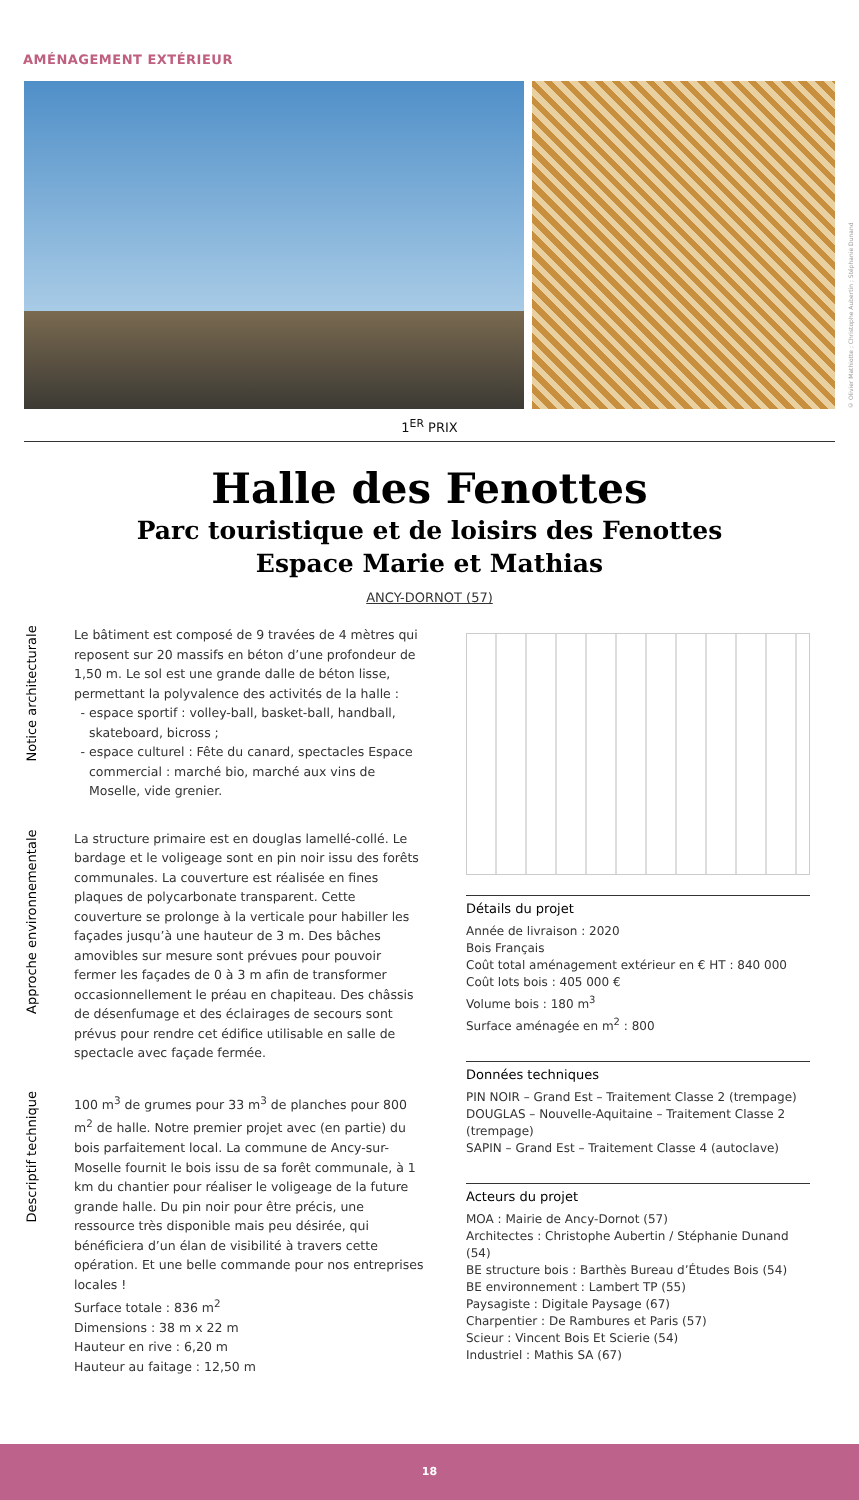AMÉNAGEMENT EXTÉRIEUR
© Olivier Mathiotte ; Christophe Aubertin ; Stéphanie Dunand
1<sup>ER</sup> PRIX
Halle des Fenottes
Parc touristique et de loisirs des Fenottes
Espace Marie et Mathias
ANCY-DORNOT (57)
Notice architecturale
Le bâtiment est composé de 9 travées de 4 mètres qui reposent sur 20 massifs en béton d’une profondeur de 1,50 m. Le sol est une grande dalle de béton lisse, permettant la polyvalence des activités de la halle :
espace sportif : volley-ball, basket-ball, handball, skateboard, bicross ;
espace culturel : Fête du canard, spectacles Espace commercial : marché bio, marché aux vins de Moselle, vide grenier.
Approche environnementale
La structure primaire est en douglas lamellé-collé. Le bardage et le voligeage sont en pin noir issu des forêts communales. La couverture est réalisée en fines plaques de polycarbonate transparent. Cette couverture se prolonge à la verticale pour habiller les façades jusqu’à une hauteur de 3 m. Des bâches amovibles sur mesure sont prévues pour pouvoir fermer les façades de 0 à 3 m afin de transformer occasionnellement le préau en chapiteau. Des châssis de désenfumage et des éclairages de secours sont prévus pour rendre cet édifice utilisable en salle de spectacle avec façade fermée.
Descriptif technique
100 m<sup>3</sup> de grumes pour 33 m<sup>3</sup> de planches pour 800 m<sup>2</sup> de halle. Notre premier projet avec (en partie) du bois parfaitement local. La commune de Ancy-sur-Moselle fournit le bois issu de sa forêt communale, à 1 km du chantier pour réaliser le voligeage de la future grande halle. Du pin noir pour être précis, une ressource très disponible mais peu désirée, qui bénéficiera d’un élan de visibilité à travers cette opération. Et une belle commande pour nos entreprises locales !
Surface totale : 836 m<sup>2</sup>
Dimensions : 38 m x 22 m
Hauteur en rive : 6,20 m
Hauteur au faitage : 12,50 m
Détails du projet
Année de livraison : 2020
Bois Français
Coût total aménagement extérieur en € HT : 840 000
Coût lots bois : 405 000 €
Volume bois : 180 m<sup>3</sup>
Surface aménagée en m<sup>2</sup> : 800
Données techniques
PIN NOIR – Grand Est – Traitement Classe 2 (trempage)
DOUGLAS – Nouvelle-Aquitaine – Traitement Classe 2 (trempage)
SAPIN – Grand Est – Traitement Classe 4 (autoclave)
Acteurs du projet
MOA : Mairie de Ancy-Dornot (57)
Architectes : Christophe Aubertin / Stéphanie Dunand (54)
BE structure bois : Barthès Bureau d’Études Bois (54)
BE environnement : Lambert TP (55)
Paysagiste : Digitale Paysage (67)
Charpentier : De Rambures et Paris (57)
Scieur : Vincent Bois Et Scierie (54)
Industriel : Mathis SA (67)
18